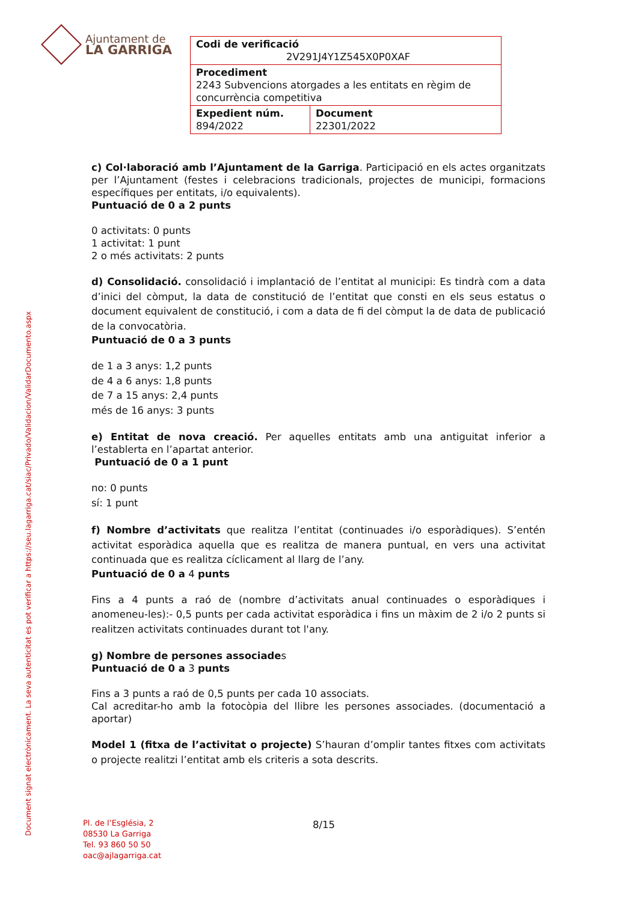Ajuntament de
LA GARRIGA
| Codi de verificació 2V291J4Y1Z545X0P0XAF | |
| Procediment 2243 Subvencions atorgades a les entitats en règim de concurrència competitiva | |
| Expedient núm. 894/2022 | Document 22301/2022 |
Document signat electrònicament. La seva autenticitat es pot verificar a https://seu.lagarriga.cat/siac/Privado/Validacion/ValidarDocumento.aspx
c) Col·laboració amb l’Ajuntament de la Garriga. Participació en els actes organitzats per l’Ajuntament (festes i celebracions tradicionals, projectes de municipi, formacions específiques per entitats, i/o equivalents).
Puntuació de 0 a 2 punts
0 activitats: 0 punts
1 activitat: 1 punt
2 o més activitats: 2 punts
d) Consolidació. consolidació i implantació de l’entitat al municipi: Es tindrà com a data d’inici del còmput, la data de constitució de l’entitat que consti en els seus estatus o document equivalent de constitució, i com a data de fi del còmput la de data de publicació de la convocatòria.
Puntuació de 0 a 3 punts
de 1 a 3 anys: 1,2 punts
de 4 a 6 anys: 1,8 punts
de 7 a 15 anys: 2,4 punts
més de 16 anys: 3 punts
e) Entitat de nova creació. Per aquelles entitats amb una antiguitat inferior a l’establerta en l’apartat anterior.
Puntuació de 0 a 1 punt
no: 0 punts
sí: 1 punt
f) Nombre d’activitats que realitza l’entitat (continuades i/o esporàdiques). S’entén activitat esporàdica aquella que es realitza de manera puntual, en vers una activitat continuada que es realitza cíclicament al llarg de l’any.
Puntuació de 0 a 4 punts
Fins a 4 punts a raó de (nombre d’activitats anual continuades o esporàdiques i anomeneu-les):- 0,5 punts per cada activitat esporàdica i fins un màxim de 2 i/o 2 punts si realitzen activitats continuades durant tot l'any.
g) Nombre de persones associades
Puntuació de 0 a 3 punts
Fins a 3 punts a raó de 0,5 punts per cada 10 associats.
Cal acreditar-ho amb la fotocòpia del llibre les persones associades. (documentació a aportar)
Model 1 (fitxa de l’activitat o projecte) S’hauran d’omplir tantes fitxes com activitats o projecte realitzi l’entitat amb els criteris a sota descrits.
Pl. de l’Església, 2
08530 La Garriga
Tel. 93 860 50 50
oac@ajlagarriga.cat
8/15